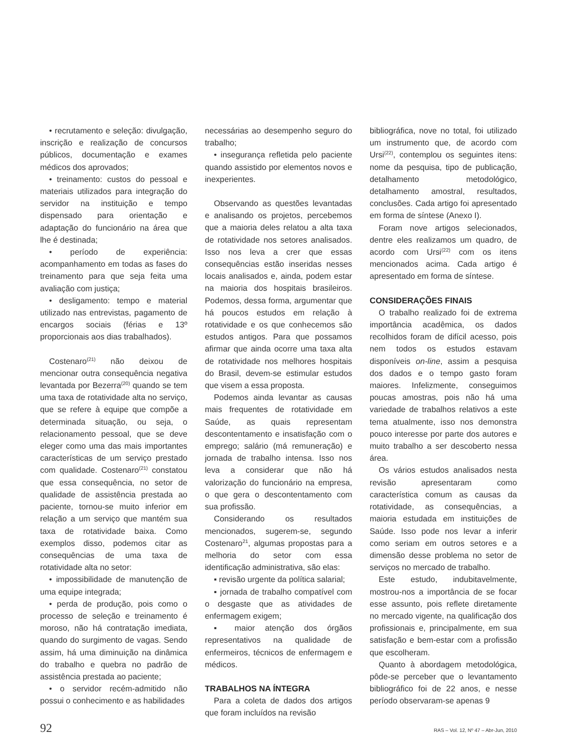• recrutamento e seleção: divulgação, inscrição e realização de concursos públicos, documentação e exames médicos dos aprovados;
• treinamento: custos do pessoal e materiais utilizados para integração do servidor na instituição e tempo dispensado para orientação e adaptação do funcionário na área que lhe é destinada;
• período de experiência: acompanhamento em todas as fases do treinamento para que seja feita uma avaliação com justiça;
• desligamento: tempo e material utilizado nas entrevistas, pagamento de encargos sociais (férias e 13º proporcionais aos dias trabalhados).
Costenaro<sup>(21)</sup> não deixou de mencionar outra consequência negativa levantada por Bezerra<sup>(20)</sup> quando se tem uma taxa de rotatividade alta no serviço, que se refere à equipe que compõe a determinada situação, ou seja, o relacionamento pessoal, que se deve eleger como uma das mais importantes características de um serviço prestado com qualidade. Costenaro<sup>(21)</sup> constatou que essa consequência, no setor de qualidade de assistência prestada ao paciente, tornou-se muito inferior em relação a um serviço que mantém sua taxa de rotatividade baixa. Como exemplos disso, podemos citar as consequências de uma taxa de rotatividade alta no setor:
• impossibilidade de manutenção de uma equipe integrada;
• perda de produção, pois como o processo de seleção e treinamento é moroso, não há contratação imediata, quando do surgimento de vagas. Sendo assim, há uma diminuição na dinâmica do trabalho e quebra no padrão de assistência prestada ao paciente;
• o servidor recém-admitido não possui o conhecimento e as habilidades
necessárias ao desempenho seguro do trabalho;
• insegurança refletida pelo paciente quando assistido por elementos novos e inexperientes.
Observando as questões levantadas e analisando os projetos, percebemos que a maioria deles relatou a alta taxa de rotatividade nos setores analisados. Isso nos leva a crer que essas consequências estão inseridas nesses locais analisados e, ainda, podem estar na maioria dos hospitais brasileiros. Podemos, dessa forma, argumentar que há poucos estudos em relação à rotatividade e os que conhecemos são estudos antigos. Para que possamos afirmar que ainda ocorre uma taxa alta de rotatividade nos melhores hospitais do Brasil, devem-se estimular estudos que visem a essa proposta.
Podemos ainda levantar as causas mais frequentes de rotatividade em Saúde, as quais representam descontentamento e insatisfação com o emprego; salário (má remuneração) e jornada de trabalho intensa. Isso nos leva a considerar que não há valorização do funcionário na empresa, o que gera o descontentamento com sua profissão.
Considerando os resultados mencionados, sugerem-se, segundo Costenaro<sup>21</sup>, algumas propostas para a melhoria do setor com essa identificação administrativa, são elas:
▪ revisão urgente da política salarial;
▪ jornada de trabalho compatível com o desgaste que as atividades de enfermagem exigem;
▪ maior atenção dos órgãos representativos na qualidade de enfermeiros, técnicos de enfermagem e médicos.
TRABALHOS NA ÍNTEGRA
Para a coleta de dados dos artigos que foram incluídos na revisão
bibliográfica, nove no total, foi utilizado um instrumento que, de acordo com Ursi<sup>(22)</sup>, contemplou os seguintes itens: nome da pesquisa, tipo de publicação, detalhamento metodológico, detalhamento amostral, resultados, conclusões. Cada artigo foi apresentado em forma de síntese (Anexo I).
Foram nove artigos selecionados, dentre eles realizamos um quadro, de acordo com Ursi<sup>(22)</sup> com os itens mencionados acima. Cada artigo é apresentado em forma de síntese.
CONSIDERAÇÕES FINAIS
O trabalho realizado foi de extrema importância acadêmica, os dados recolhidos foram de difícil acesso, pois nem todos os estudos estavam disponíveis on-line, assim a pesquisa dos dados e o tempo gasto foram maiores. Infelizmente, conseguimos poucas amostras, pois não há uma variedade de trabalhos relativos a este tema atualmente, isso nos demonstra pouco interesse por parte dos autores e muito trabalho a ser descoberto nessa área.
Os vários estudos analisados nesta revisão apresentaram como característica comum as causas da rotatividade, as consequências, a maioria estudada em instituições de Saúde. Isso pode nos levar a inferir como seriam em outros setores e a dimensão desse problema no setor de serviços no mercado de trabalho.
Este estudo, indubitavelmente, mostrou-nos a importância de se focar esse assunto, pois reflete diretamente no mercado vigente, na qualificação dos profissionais e, principalmente, em sua satisfação e bem-estar com a profissão que escolheram.
Quanto à abordagem metodológica, pôde-se perceber que o levantamento bibliográfico foi de 22 anos, e nesse período observaram-se apenas 9
92 RAS – Vol. 12, Nº 47 – Abr-Jun, 2010